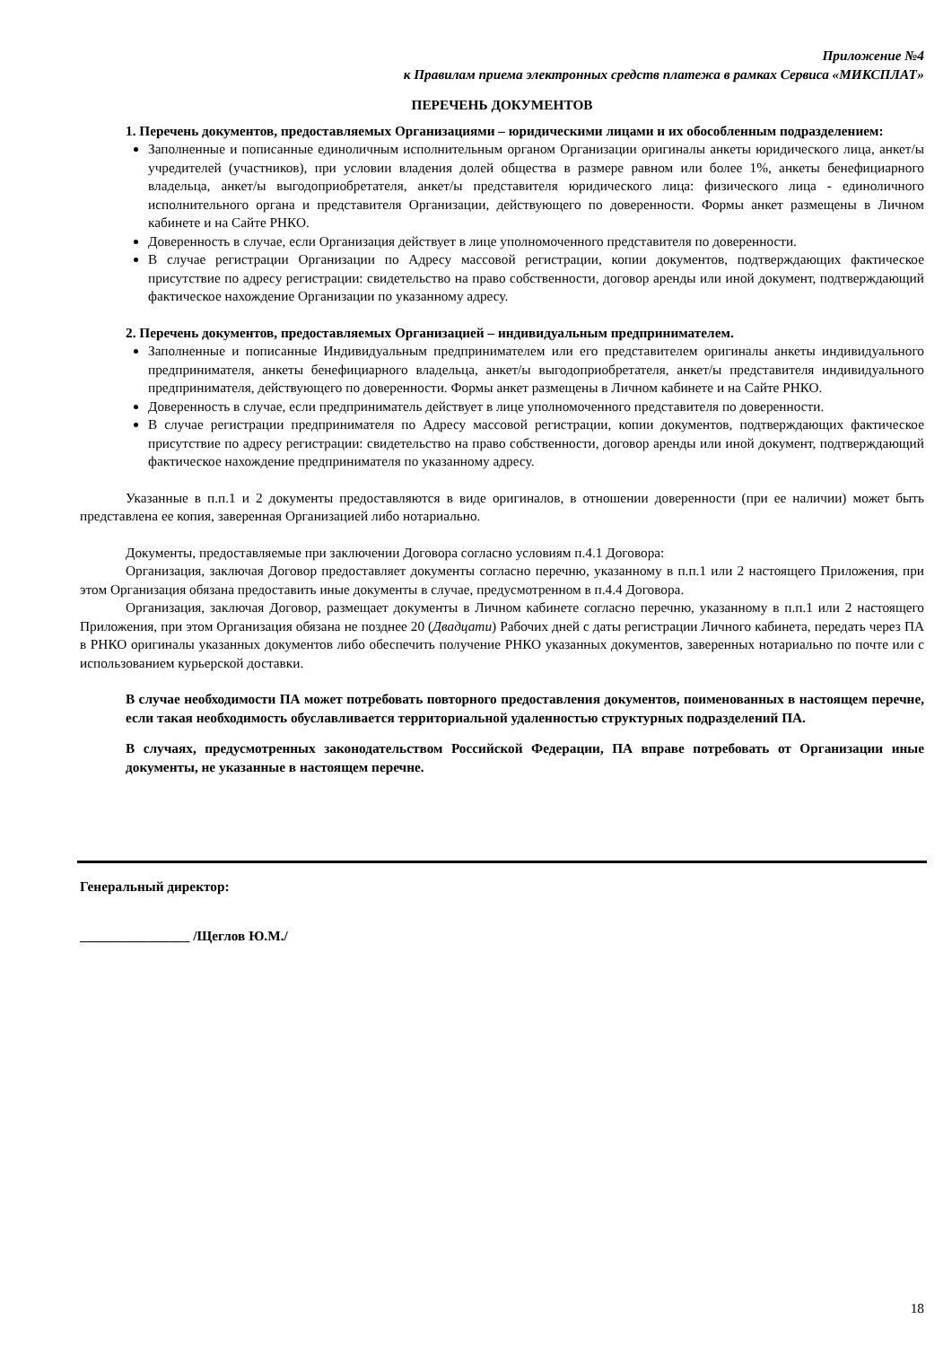Приложение №4
к Правилам приема электронных средств платежа в рамках Сервиса «МИКСПЛАТ»
ПЕРЕЧЕНЬ ДОКУМЕНТОВ
1. Перечень документов, предоставляемых Организациями – юридическими лицами и их обособленным подразделением:
Заполненные и пописанные единоличным исполнительным органом Организации оригиналы анкеты юридического лица, анкет/ы учредителей (участников), при условии владения долей общества в размере равном или более 1%, анкеты бенефициарного владельца, анкет/ы выгодоприобретателя, анкет/ы представителя юридического лица: физического лица - единоличного исполнительного органа и представителя Организации, действующего по доверенности. Формы анкет размещены в Личном кабинете и на Сайте РНКО.
Доверенность в случае, если Организация действует в лице уполномоченного представителя по доверенности.
В случае регистрации Организации по Адресу массовой регистрации, копии документов, подтверждающих фактическое присутствие по адресу регистрации: свидетельство на право собственности, договор аренды или иной документ, подтверждающий фактическое нахождение Организации по указанному адресу.
2. Перечень документов, предоставляемых Организацией – индивидуальным предпринимателем.
Заполненные и пописанные Индивидуальным предпринимателем или его представителем оригиналы анкеты индивидуального предпринимателя, анкеты бенефициарного владельца, анкет/ы выгодоприобретателя, анкет/ы представителя индивидуального предпринимателя, действующего по доверенности. Формы анкет размещены в Личном кабинете и на Сайте РНКО.
Доверенность в случае, если предприниматель действует в лице уполномоченного представителя по доверенности.
В случае регистрации предпринимателя по Адресу массовой регистрации, копии документов, подтверждающих фактическое присутствие по адресу регистрации: свидетельство на право собственности, договор аренды или иной документ, подтверждающий фактическое нахождение предпринимателя по указанному адресу.
Указанные в п.п.1 и 2 документы предоставляются в виде оригиналов, в отношении доверенности (при ее наличии) может быть представлена ее копия, заверенная Организацией либо нотариально.
Документы, предоставляемые при заключении Договора согласно условиям п.4.1 Договора:
Организация, заключая Договор предоставляет документы согласно перечню, указанному в п.п.1 или 2 настоящего Приложения, при этом Организация обязана предоставить иные документы в случае, предусмотренном в п.4.4 Договора.
Организация, заключая Договор, размещает документы в Личном кабинете согласно перечню, указанному в п.п.1 или 2 настоящего Приложения, при этом Организация обязана не позднее 20 (Двадцати) Рабочих дней с даты регистрации Личного кабинета, передать через ПА в РНКО оригиналы указанных документов либо обеспечить получение РНКО указанных документов, заверенных нотариально по почте или с использованием курьерской доставки.
В случае необходимости ПА может потребовать повторного предоставления документов, поименованных в настоящем перечне, если такая необходимость обуславливается территориальной удаленностью структурных подразделений ПА.
В случаях, предусмотренных законодательством Российской Федерации, ПА вправе потребовать от Организации иные документы, не указанные в настоящем перечне.
Генеральный директор:
________________ /Щеглов Ю.М./
18